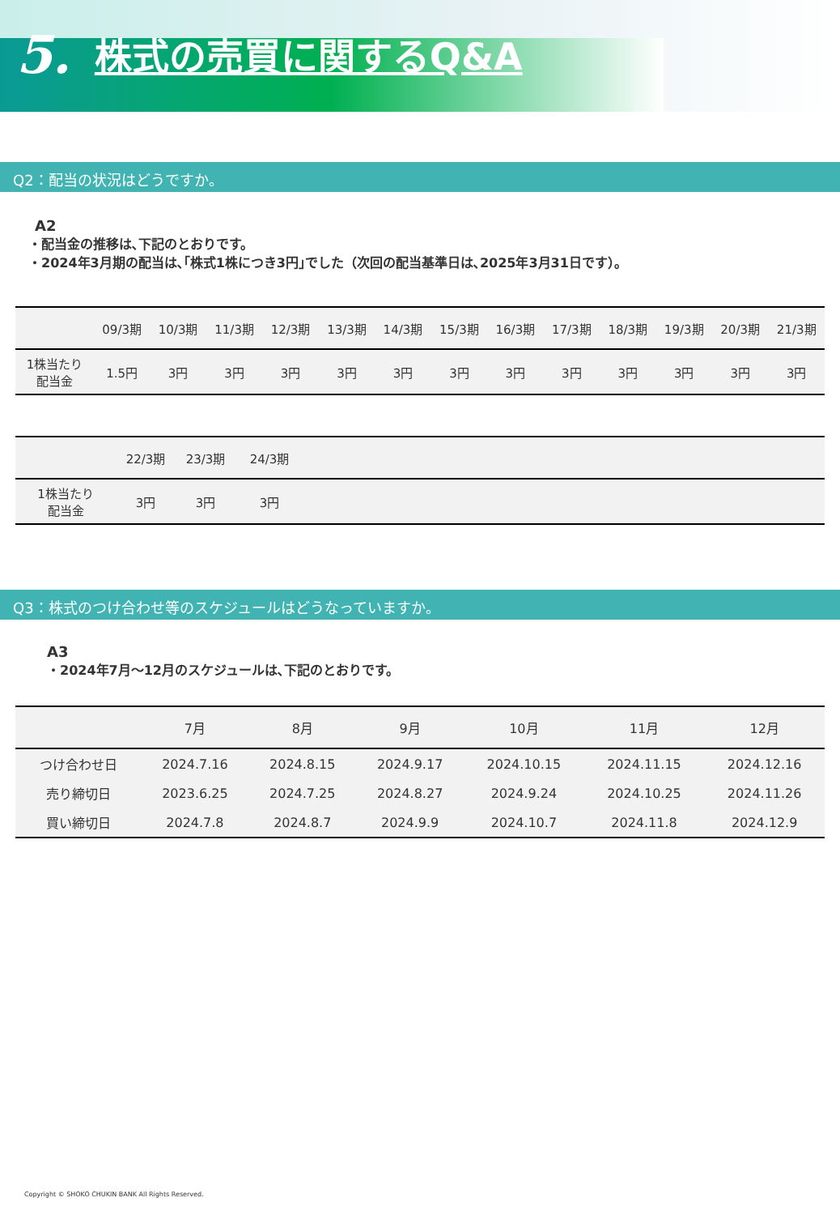5. 株式の売買に関するQ&A
Q2：配当の状況はどうですか。
A2
・配当金の推移は､下記のとおりです。
・2024年3月期の配当は､｢株式1株につき3円｣でした（次回の配当基準日は､2025年3月31日です）。
| | 09/3期 | 10/3期 | 11/3期 | 12/3期 | 13/3期 | 14/3期 | 15/3期 | 16/3期 | 17/3期 | 18/3期 | 19/3期 | 20/3期 | 21/3期 |
| --- | --- | --- | --- | --- | --- | --- | --- | --- | --- | --- | --- | --- | --- |
| 1株当たり 配当金 | 1.5円 | 3円 | 3円 | 3円 | 3円 | 3円 | 3円 | 3円 | 3円 | 3円 | 3円 | 3円 | 3円 |
| | 22/3期 | 23/3期 | 24/3期 | |
| --- | --- | --- | --- | --- |
| 1株当たり 配当金 | 3円 | 3円 | 3円 | |
Q3：株式のつけ合わせ等のスケジュールはどうなっていますか。
A3
・2024年7月～12月のスケジュールは､下記のとおりです。
| | 7月 | 8月 | 9月 | 10月 | 11月 | 12月 |
| --- | --- | --- | --- | --- | --- | --- |
| つけ合わせ日 | 2024.7.16 | 2024.8.15 | 2024.9.17 | 2024.10.15 | 2024.11.15 | 2024.12.16 |
| 売り締切日 | 2023.6.25 | 2024.7.25 | 2024.8.27 | 2024.9.24 | 2024.10.25 | 2024.11.26 |
| 買い締切日 | 2024.7.8 | 2024.8.7 | 2024.9.9 | 2024.10.7 | 2024.11.8 | 2024.12.9 |
Copyright © SHOKO CHUKIN BANK All Rights Reserved.